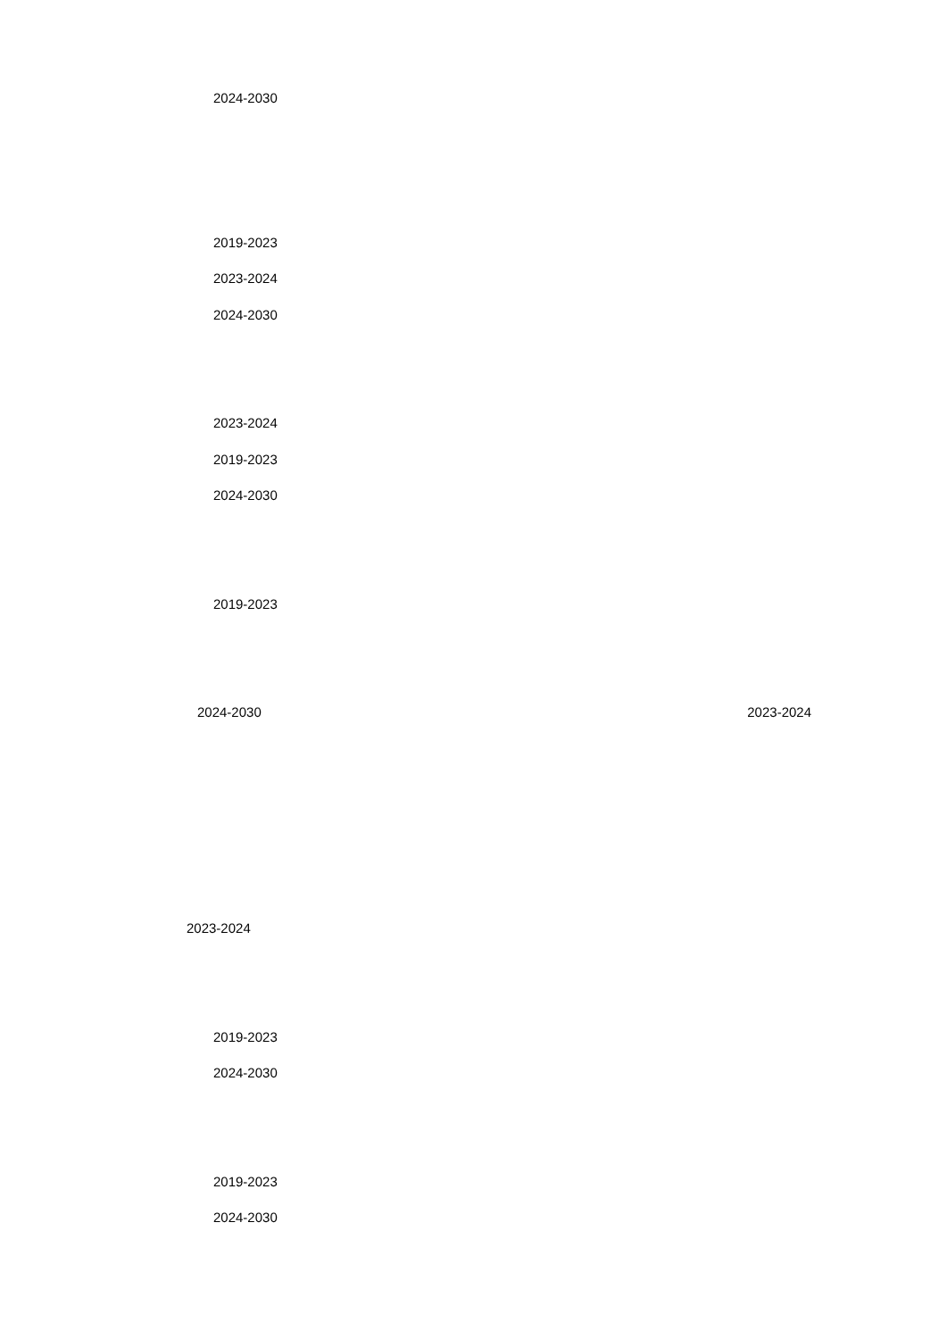2024-2030
2019-2023
2023-2024
2024-2030
2023-2024
2019-2023
2024-2030
2019-2023
2024-2030 2023-2024
2023-2024
2019-2023
2024-2030
2019-2023
2024-2030